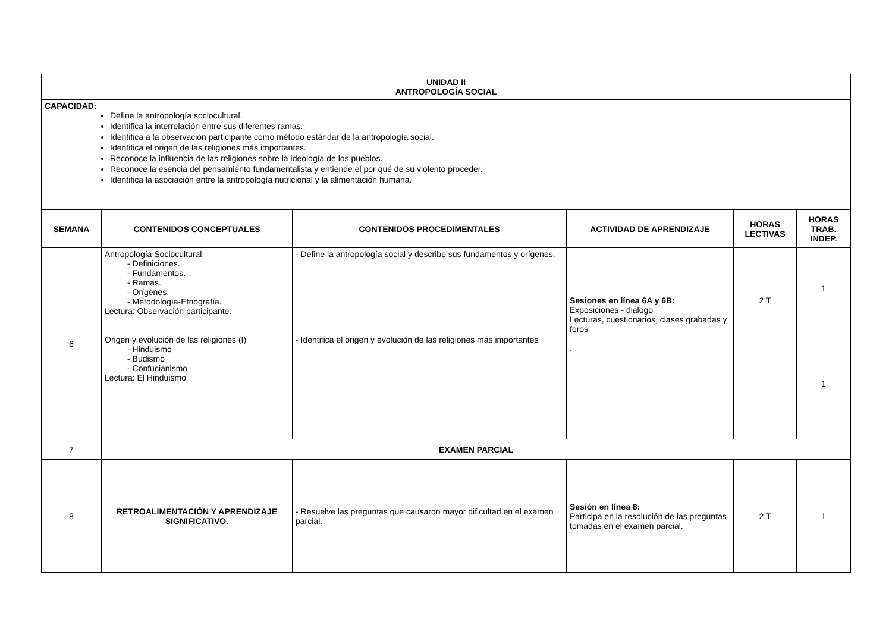| UNIDAD II ANTROPOLOGÍA SOCIAL | | | | | |
| --- | --- | --- | --- | --- | --- |
| CAPACIDAD: Define la antropología sociocultural. Identifica la interrelación entre sus diferentes ramas. Identifica a la observación participante como método estándar de la antropología social. Identifica el origen de las religiones más importantes. Reconoce la influencia de las religiones sobre la ideología de los pueblos. Reconoce la esencia del pensamiento fundamentalista y entiende el por qué de su violento proceder. Identifica la asociación entre la antropología nutricional y la alimentación humana. | | | | | |
| SEMANA | CONTENIDOS CONCEPTUALES | CONTENIDOS PROCEDIMENTALES | ACTIVIDAD DE APRENDIZAJE | HORAS LECTIVAS | HORAS TRAB. INDEP. |
| 6 | Antropología Sociocultural: - Definiciones. - Fundamentos. - Ramas. - Orígenes. - Metodología-Etnografía. Lectura: Observación participante. Origen y evolución de las religiones (I) - Hinduismo - Budismo - Confucianismo Lectura: El Hinduismo | - Define la antropología social y describe sus fundamentos y orígenes. - Identifica el origen y evolución de las religiones más importantes | Sesiones en línea 6A y 6B: Exposiciones - diálogo Lecturas, cuestionarios, clases grabadas y foros . | 2 T | 1 1 |
| 7 | EXAMEN PARCIAL | | | | |
| 8 | RETROALIMENTACIÓN Y APRENDIZAJE SIGNIFICATIVO. | - Resuelve las preguntas que causaron mayor dificultad en el examen parcial. | Sesión en línea 8: Participa en la resolución de las preguntas tomadas en el examen parcial. | 2 T | 1 |